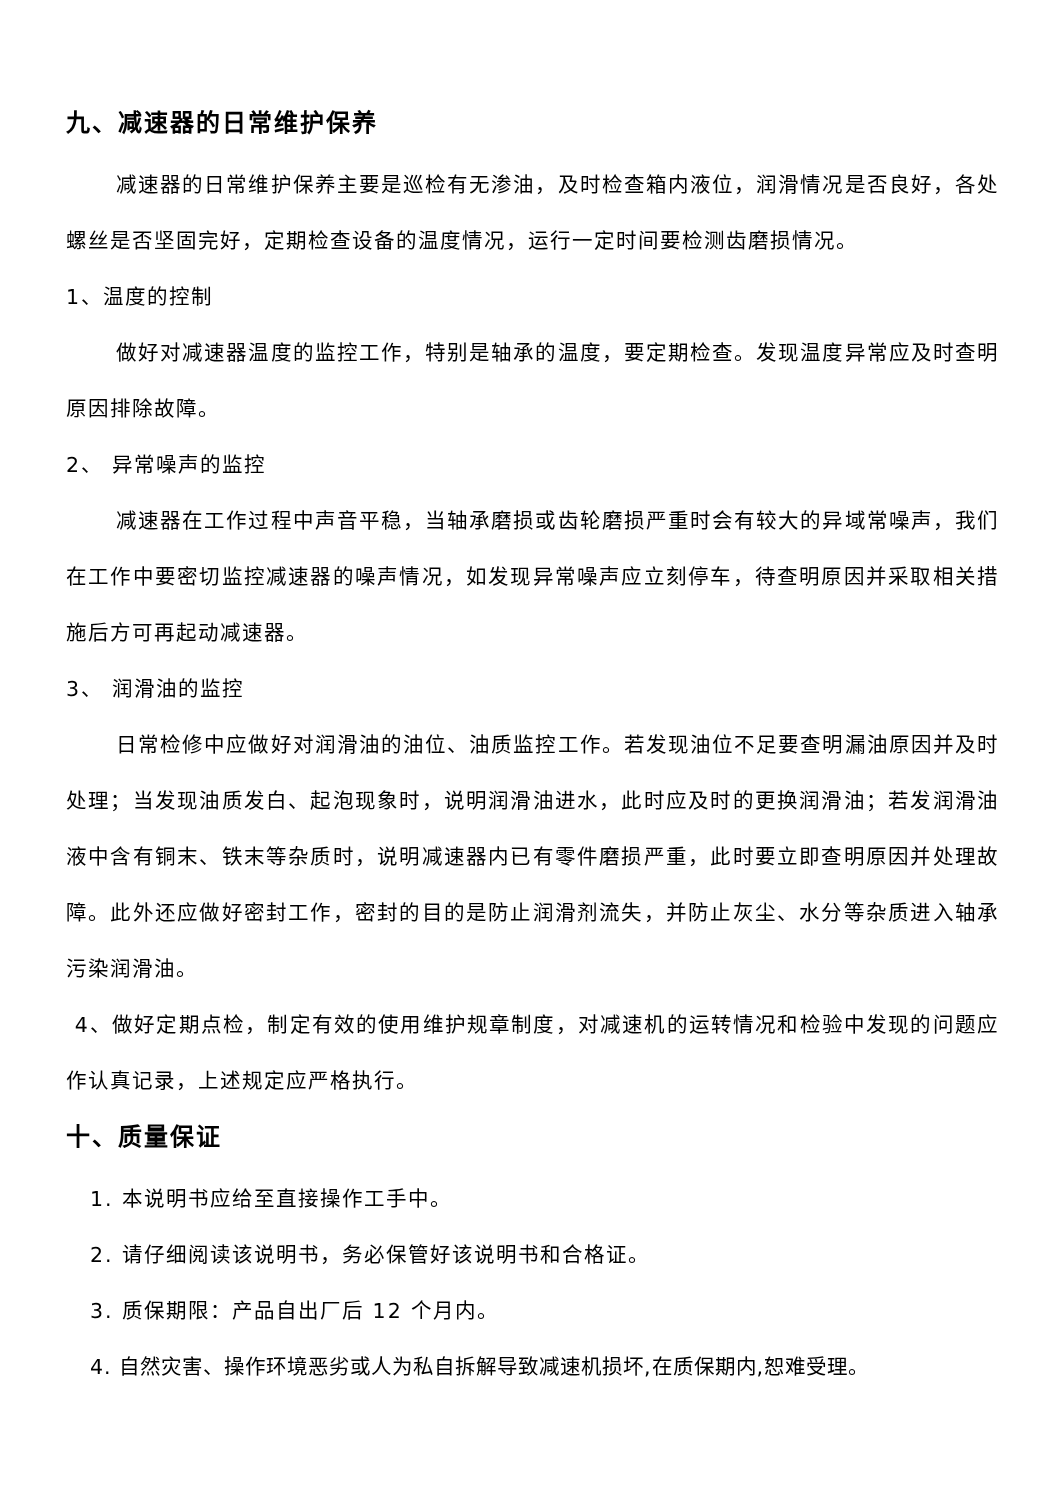九、减速器的日常维护保养
减速器的日常维护保养主要是巡检有无渗油，及时检查箱内液位，润滑情况是否良好，各处螺丝是否坚固完好，定期检查设备的温度情况，运行一定时间要检测齿磨损情况。
1、温度的控制
做好对减速器温度的监控工作，特别是轴承的温度，要定期检查。发现温度异常应及时查明原因排除故障。
2、 异常噪声的监控
减速器在工作过程中声音平稳，当轴承磨损或齿轮磨损严重时会有较大的异域常噪声，我们在工作中要密切监控减速器的噪声情况，如发现异常噪声应立刻停车，待查明原因并采取相关措施后方可再起动减速器。
3、 润滑油的监控
日常检修中应做好对润滑油的油位、油质监控工作。若发现油位不足要查明漏油原因并及时处理；当发现油质发白、起泡现象时，说明润滑油进水，此时应及时的更换润滑油；若发润滑油液中含有铜末、铁末等杂质时，说明减速器内已有零件磨损严重，此时要立即查明原因并处理故障。此外还应做好密封工作，密封的目的是防止润滑剂流失，并防止灰尘、水分等杂质进入轴承污染润滑油。
4、做好定期点检，制定有效的使用维护规章制度，对减速机的运转情况和检验中发现的问题应作认真记录，上述规定应严格执行。
十、质量保证
1. 本说明书应给至直接操作工手中。
2. 请仔细阅读该说明书，务必保管好该说明书和合格证。
3. 质保期限：产品自出厂后 12 个月内。
4. 自然灾害、操作环境恶劣或人为私自拆解导致减速机损坏,在质保期内,恕难受理。